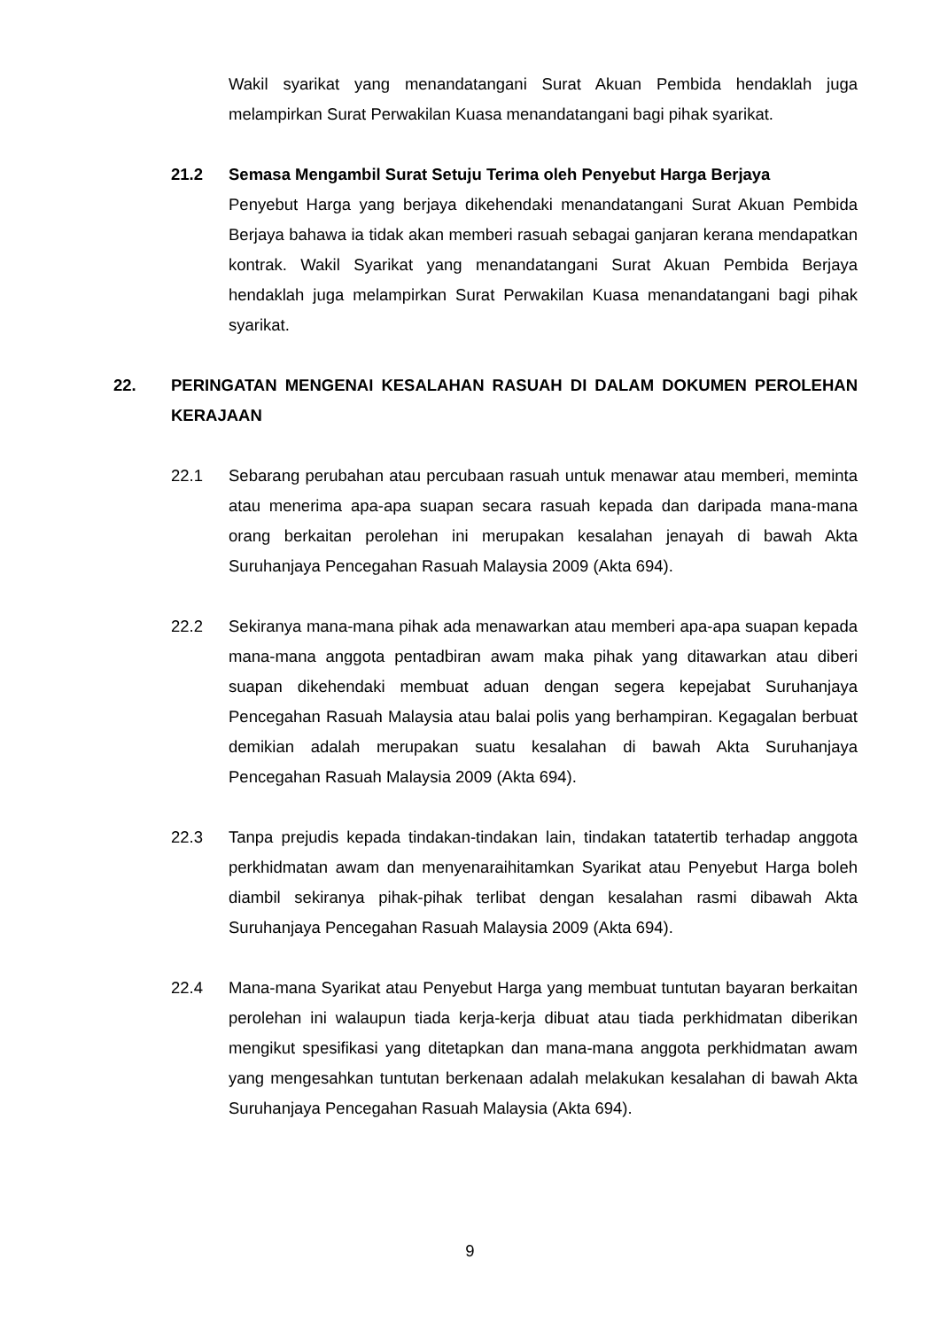Wakil syarikat yang menandatangani Surat Akuan Pembida hendaklah juga melampirkan Surat Perwakilan Kuasa menandatangani bagi pihak syarikat.
21.2 Semasa Mengambil Surat Setuju Terima oleh Penyebut Harga Berjaya
Penyebut Harga yang berjaya dikehendaki menandatangani Surat Akuan Pembida Berjaya bahawa ia tidak akan memberi rasuah sebagai ganjaran kerana mendapatkan kontrak. Wakil Syarikat yang menandatangani Surat Akuan Pembida Berjaya hendaklah juga melampirkan Surat Perwakilan Kuasa menandatangani bagi pihak syarikat.
22. PERINGATAN MENGENAI KESALAHAN RASUAH DI DALAM DOKUMEN PEROLEHAN KERAJAAN
22.1 Sebarang perubahan atau percubaan rasuah untuk menawar atau memberi, meminta atau menerima apa-apa suapan secara rasuah kepada dan daripada mana-mana orang berkaitan perolehan ini merupakan kesalahan jenayah di bawah Akta Suruhanjaya Pencegahan Rasuah Malaysia 2009 (Akta 694).
22.2 Sekiranya mana-mana pihak ada menawarkan atau memberi apa-apa suapan kepada mana-mana anggota pentadbiran awam maka pihak yang ditawarkan atau diberi suapan dikehendaki membuat aduan dengan segera kepejabat Suruhanjaya Pencegahan Rasuah Malaysia atau balai polis yang berhampiran. Kegagalan berbuat demikian adalah merupakan suatu kesalahan di bawah Akta Suruhanjaya Pencegahan Rasuah Malaysia 2009 (Akta 694).
22.3 Tanpa prejudis kepada tindakan-tindakan lain, tindakan tatatertib terhadap anggota perkhidmatan awam dan menyenaraihitamkan Syarikat atau Penyebut Harga boleh diambil sekiranya pihak-pihak terlibat dengan kesalahan rasmi dibawah Akta Suruhanjaya Pencegahan Rasuah Malaysia 2009 (Akta 694).
22.4 Mana-mana Syarikat atau Penyebut Harga yang membuat tuntutan bayaran berkaitan perolehan ini walaupun tiada kerja-kerja dibuat atau tiada perkhidmatan diberikan mengikut spesifikasi yang ditetapkan dan mana-mana anggota perkhidmatan awam yang mengesahkan tuntutan berkenaan adalah melakukan kesalahan di bawah Akta Suruhanjaya Pencegahan Rasuah Malaysia (Akta 694).
9